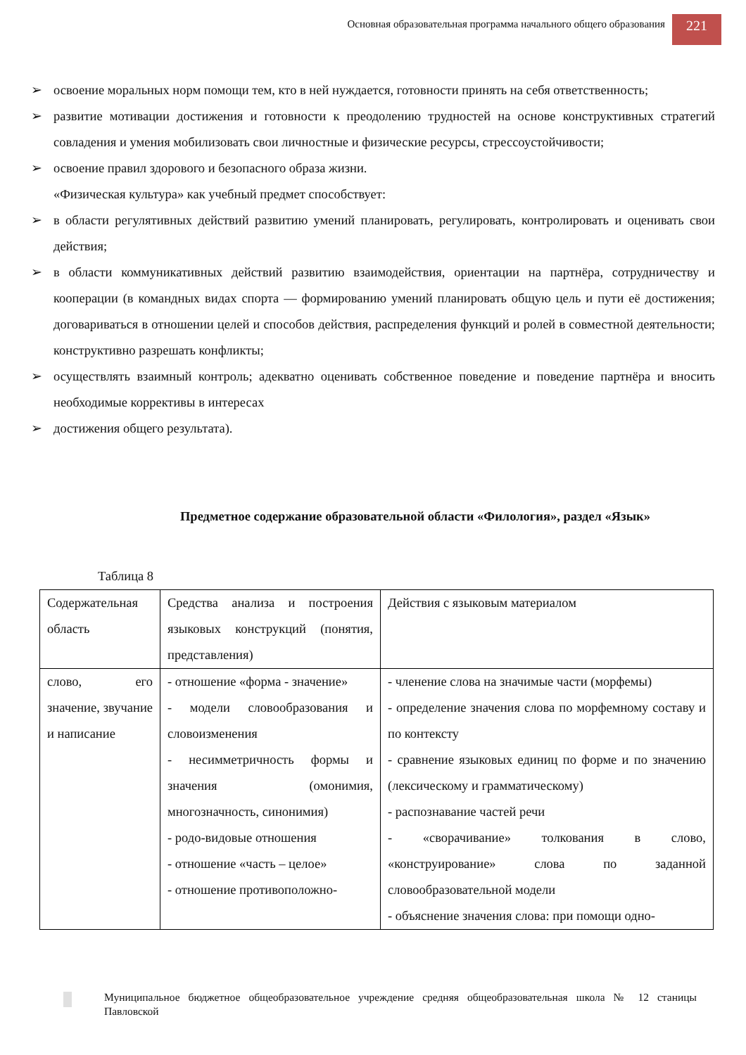Основная образовательная программа начального общего образования
221
➢ освоение моральных норм помощи тем, кто в ней нуждается, готовности принять на себя ответственность;
➢ развитие мотивации достижения и готовности к преодолению трудностей на основе конструктивных стратегий совладения и умения мобилизовать свои личностные и физические ресурсы, стрессоустойчивости;
➢ освоение правил здорового и безопасного образа жизни.
«Физическая культура» как учебный предмет способствует:
➢ в области регулятивных действий развитию умений планировать, регулировать, контролировать и оценивать свои действия;
➢ в области коммуникативных действий развитию взаимодействия, ориентации на партнёра, сотрудничеству и кооперации (в командных видах спорта — формированию умений планировать общую цель и пути её достижения; договариваться в отношении целей и способов действия, распределения функций и ролей в совместной деятельности; конструктивно разрешать конфликты;
➢ осуществлять взаимный контроль; адекватно оценивать собственное поведение и поведение партнёра и вносить необходимые коррективы в интересах
➢ достижения общего результата).
Предметное содержание образовательной области «Филология», раздел «Язык»
Таблица 8
| Содержательная область | Средства анализа и построения языковых конструкций (понятия, представления) | Действия с языковым материалом |
| слово, его значение, звучание и написание | - отношение «форма - значение» - модели словообразования и словоизменения - несимметричность формы и значения (омонимия, многозначность, синонимия) - родо-видовые отношения - отношение «часть – целое» - отношение противоположно- | - членение слова на значимые части (морфемы) - определение значения слова по морфемному составу и по контексту - сравнение языковых единиц по форме и по значению (лексическому и грамматическому) - распознавание частей речи - «сворачивание» толкования в слово, «конструирование» слова по заданной словообразовательной модели - объяснение значения слова: при помощи одно- |
Муниципальное бюджетное общеобразовательное учреждение средняя общеобразовательная школа № 12 станицы Павловской